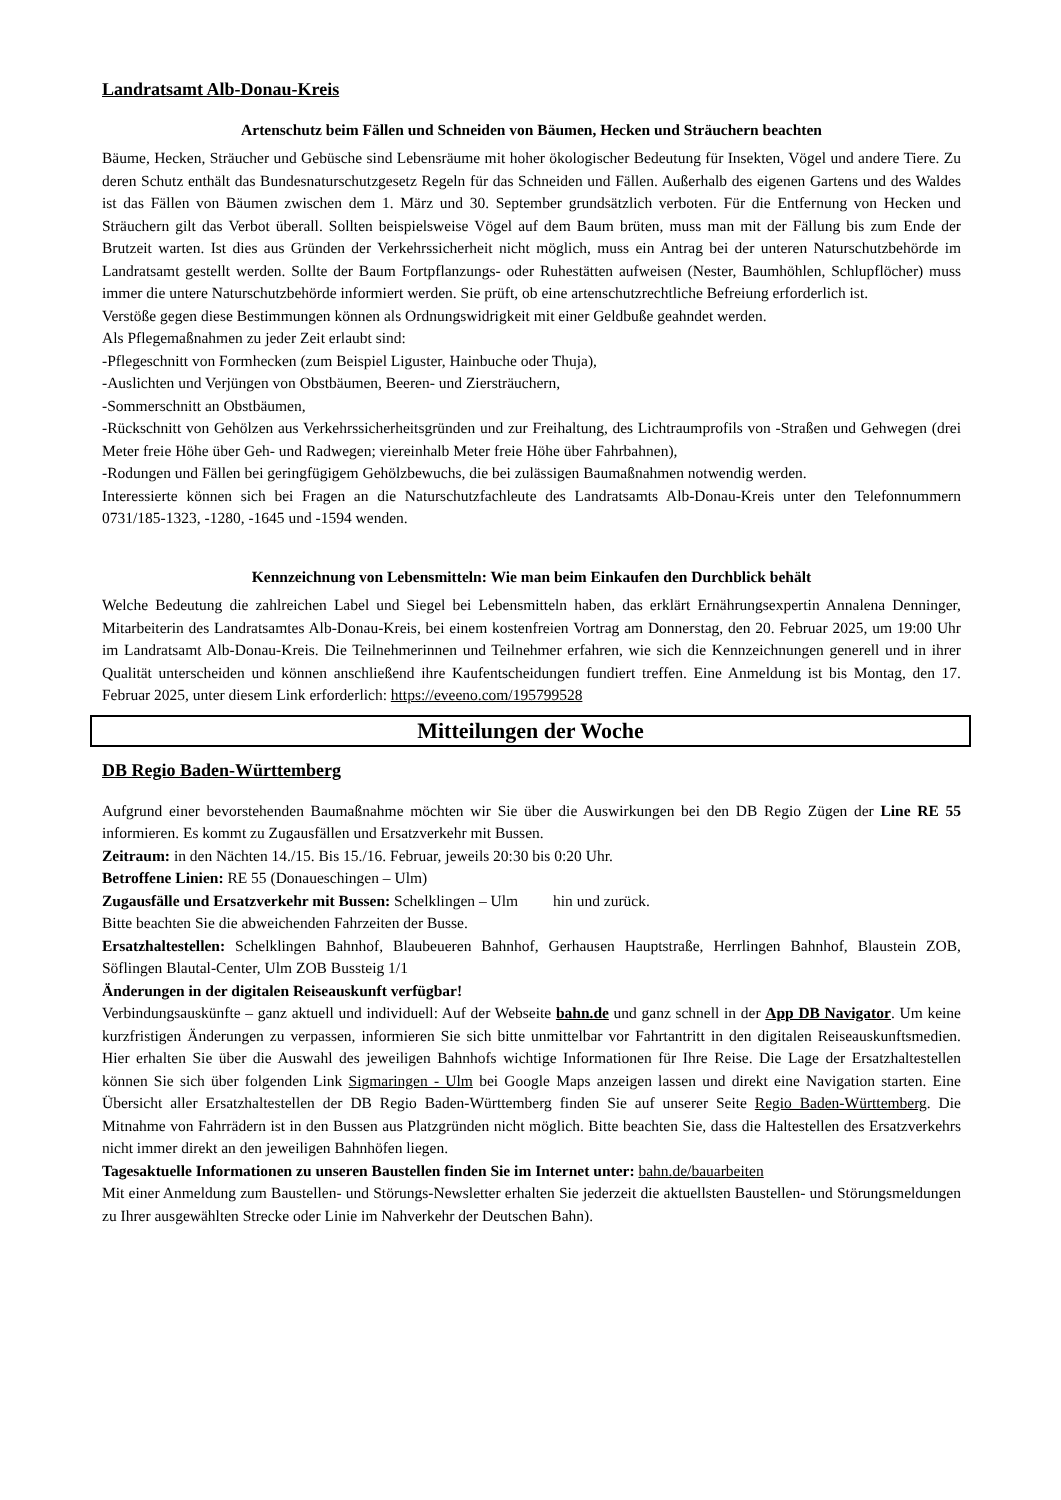Landratsamt Alb-Donau-Kreis
Artenschutz beim Fällen und Schneiden von Bäumen, Hecken und Sträuchern beachten
Bäume, Hecken, Sträucher und Gebüsche sind Lebensräume mit hoher ökologischer Bedeutung für Insekten, Vögel und andere Tiere. Zu deren Schutz enthält das Bundesnaturschutzgesetz Regeln für das Schneiden und Fällen. Außerhalb des eigenen Gartens und des Waldes ist das Fällen von Bäumen zwischen dem 1. März und 30. September grundsätzlich verboten. Für die Entfernung von Hecken und Sträuchern gilt das Verbot überall. Sollten beispielsweise Vögel auf dem Baum brüten, muss man mit der Fällung bis zum Ende der Brutzeit warten. Ist dies aus Gründen der Verkehrssicherheit nicht möglich, muss ein Antrag bei der unteren Naturschutzbehörde im Landratsamt gestellt werden. Sollte der Baum Fortpflanzungs- oder Ruhestätten aufweisen (Nester, Baumhöhlen, Schlupflöcher) muss immer die untere Naturschutzbehörde informiert werden. Sie prüft, ob eine artenschutzrechtliche Befreiung erforderlich ist.
Verstöße gegen diese Bestimmungen können als Ordnungswidrigkeit mit einer Geldbuße geahndet werden.
Als Pflegemaßnahmen zu jeder Zeit erlaubt sind:
-Pflegeschnitt von Formhecken (zum Beispiel Liguster, Hainbuche oder Thuja),
-Auslichten und Verjüngen von Obstbäumen, Beeren- und Ziersträuchern,
-Sommerschnitt an Obstbäumen,
-Rückschnitt von Gehölzen aus Verkehrssicherheitsgründen und zur Freihaltung, des Lichtraumprofils von -Straßen und Gehwegen (drei Meter freie Höhe über Geh- und Radwegen; viereinhalb Meter freie Höhe über Fahrbahnen),
-Rodungen und Fällen bei geringfügigem Gehölzbewuchs, die bei zulässigen Baumaßnahmen notwendig werden.
Interessierte können sich bei Fragen an die Naturschutzfachleute des Landratsamts Alb-Donau-Kreis unter den Telefonnummern 0731/185-1323, -1280, -1645 und -1594 wenden.
Kennzeichnung von Lebensmitteln: Wie man beim Einkaufen den Durchblick behält
Welche Bedeutung die zahlreichen Label und Siegel bei Lebensmitteln haben, das erklärt Ernährungsexpertin Annalena Denninger, Mitarbeiterin des Landratsamtes Alb-Donau-Kreis, bei einem kostenfreien Vortrag am Donnerstag, den 20. Februar 2025, um 19:00 Uhr im Landratsamt Alb-Donau-Kreis. Die Teilnehmerinnen und Teilnehmer erfahren, wie sich die Kennzeichnungen generell und in ihrer Qualität unterscheiden und können anschließend ihre Kaufentscheidungen fundiert treffen. Eine Anmeldung ist bis Montag, den 17. Februar 2025, unter diesem Link erforderlich: https://eveeno.com/195799528
Mitteilungen der Woche
DB Regio Baden-Württemberg
Aufgrund einer bevorstehenden Baumaßnahme möchten wir Sie über die Auswirkungen bei den DB Regio Zügen der Line RE 55 informieren. Es kommt zu Zugausfällen und Ersatzverkehr mit Bussen.
Zeitraum: in den Nächten 14./15. Bis 15./16. Februar, jeweils 20:30 bis 0:20 Uhr.
Betroffene Linien: RE 55 (Donaueschingen – Ulm)
Zugausfälle und Ersatzverkehr mit Bussen: Schelklingen – Ulm hin und zurück.
Bitte beachten Sie die abweichenden Fahrzeiten der Busse.
Ersatzhaltestellen: Schelklingen Bahnhof, Blaubeueren Bahnhof, Gerhausen Hauptstraße, Herrlingen Bahnhof, Blaustein ZOB, Söflingen Blautal-Center, Ulm ZOB Bussteig 1/1
Änderungen in der digitalen Reiseauskunft verfügbar!
Verbindungsauskünfte – ganz aktuell und individuell: Auf der Webseite bahn.de und ganz schnell in der App DB Navigator. Um keine kurzfristigen Änderungen zu verpassen, informieren Sie sich bitte unmittelbar vor Fahrtantritt in den digitalen Reiseauskunftsmedien. Hier erhalten Sie über die Auswahl des jeweiligen Bahnhofs wichtige Informationen für Ihre Reise. Die Lage der Ersatzhaltestellen können Sie sich über folgenden Link Sigmaringen - Ulm bei Google Maps anzeigen lassen und direkt eine Navigation starten. Eine Übersicht aller Ersatzhaltestellen der DB Regio Baden-Württemberg finden Sie auf unserer Seite Regio Baden-Württemberg. Die Mitnahme von Fahrrädern ist in den Bussen aus Platzgründen nicht möglich. Bitte beachten Sie, dass die Haltestellen des Ersatzverkehrs nicht immer direkt an den jeweiligen Bahnhöfen liegen.
Tagesaktuelle Informationen zu unseren Baustellen finden Sie im Internet unter: bahn.de/bauarbeiten
Mit einer Anmeldung zum Baustellen- und Störungs-Newsletter erhalten Sie jederzeit die aktuellsten Baustellen- und Störungsmeldungen zu Ihrer ausgewählten Strecke oder Linie im Nahverkehr der Deutschen Bahn).